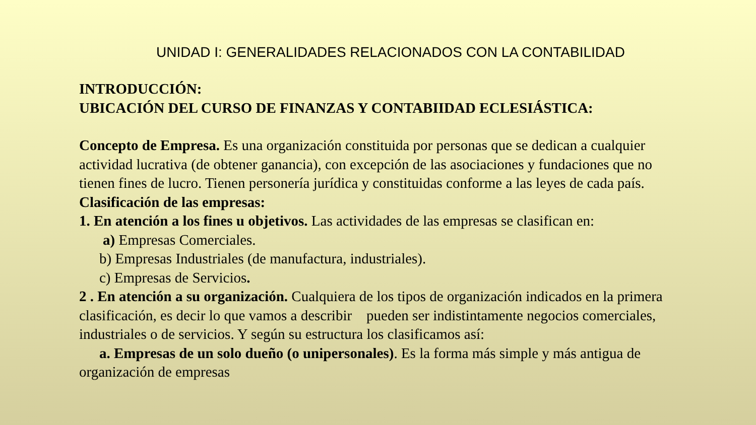UNIDAD I: GENERALIDADES RELACIONADOS CON LA CONTABILIDAD
INTRODUCCIÓN:
UBICACIÓN DEL CURSO DE FINANZAS Y CONTABIIDAD ECLESIÁSTICA:
Concepto de Empresa. Es una organización constituida por personas que se dedican a cualquier actividad lucrativa (de obtener ganancia), con excepción de las asociaciones y fundaciones que no tienen fines de lucro. Tienen personería jurídica y constituidas conforme a las leyes de cada país.
Clasificación de las empresas:
1. En atención a los fines u objetivos. Las actividades de las empresas se clasifican en:
a) Empresas Comerciales.
b) Empresas Industriales (de manufactura, industriales).
c) Empresas de Servicios.
2 . En atención a su organización. Cualquiera de los tipos de organización indicados en la primera clasificación, es decir lo que vamos a describir pueden ser indistintamente negocios comerciales, industriales o de servicios. Y según su estructura los clasificamos así:
a. Empresas de un solo dueño (o unipersonales). Es la forma más simple y más antigua de organización de empresas